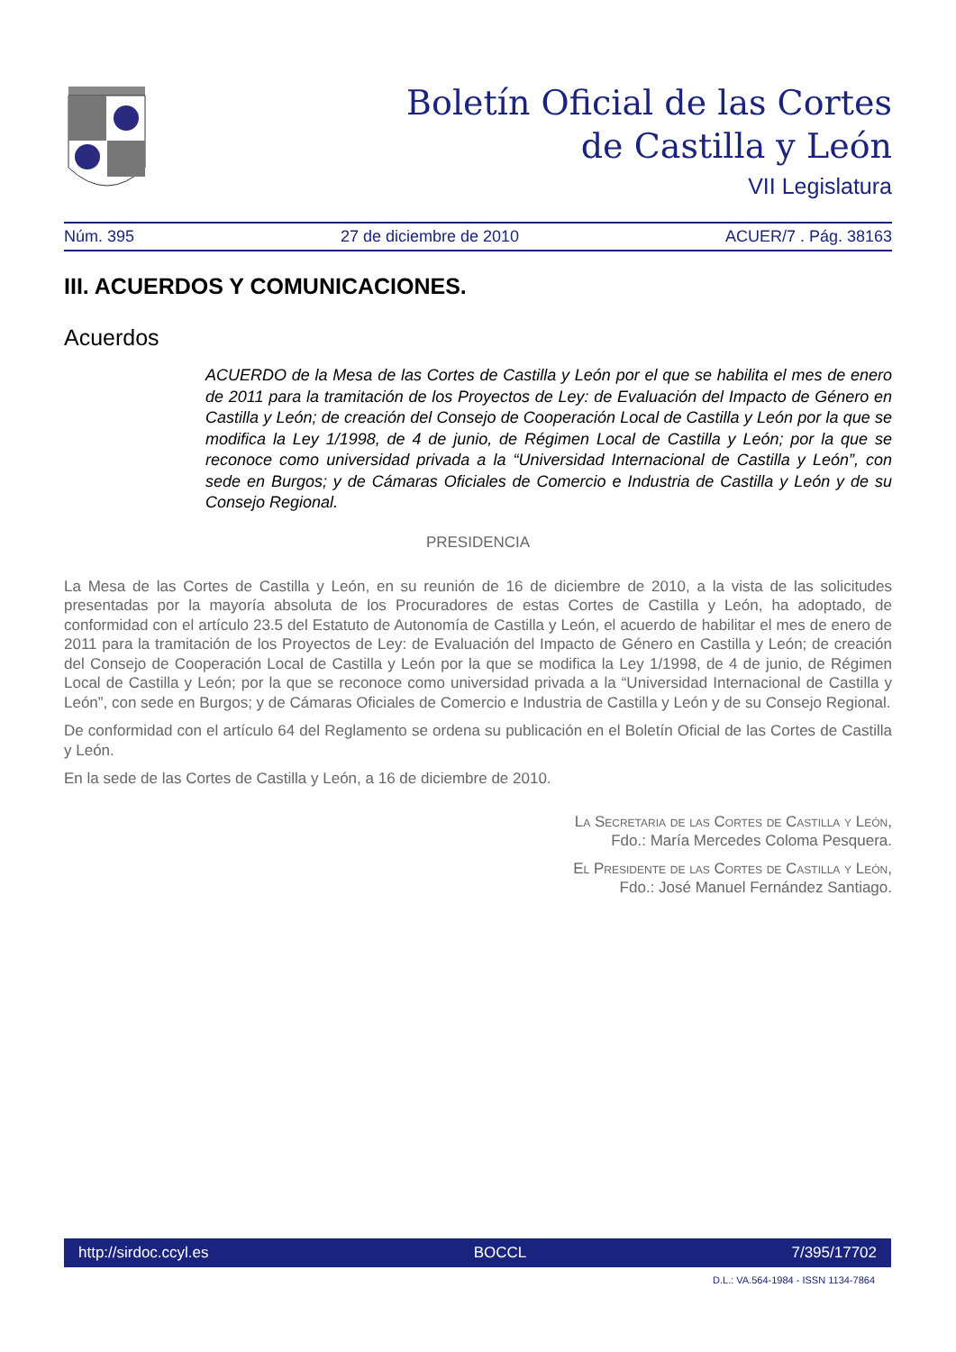Boletín Oficial de las Cortes
de Castilla y León
VII Legislatura
Núm. 395 27 de diciembre de 2010 ACUER/7 . Pág. 38163
III. ACUERDOS Y COMUNICACIONES.
Acuerdos
ACUERDO de la Mesa de las Cortes de Castilla y León por el que se habilita el mes de enero de 2011 para la tramitación de los Proyectos de Ley: de Evaluación del Impacto de Género en Castilla y León; de creación del Consejo de Cooperación Local de Castilla y León por la que se modifica la Ley 1/1998, de 4 de junio, de Régimen Local de Castilla y León; por la que se reconoce como universidad privada a la “Universidad Internacional de Castilla y León”, con sede en Burgos; y de Cámaras Oficiales de Comercio e Industria de Castilla y León y de su Consejo Regional.
PRESIDENCIA
La Mesa de las Cortes de Castilla y León, en su reunión de 16 de diciembre de 2010, a la vista de las solicitudes presentadas por la mayoría absoluta de los Procuradores de estas Cortes de Castilla y León, ha adoptado, de conformidad con el artículo 23.5 del Estatuto de Autonomía de Castilla y León, el acuerdo de habilitar el mes de enero de 2011 para la tramitación de los Proyectos de Ley: de Evaluación del Impacto de Género en Castilla y León; de creación del Consejo de Cooperación Local de Castilla y León por la que se modifica la Ley 1/1998, de 4 de junio, de Régimen Local de Castilla y León; por la que se reconoce como universidad privada a la “Universidad Internacional de Castilla y León”, con sede en Burgos; y de Cámaras Oficiales de Comercio e Industria de Castilla y León y de su Consejo Regional.
De conformidad con el artículo 64 del Reglamento se ordena su publicación en el Boletín Oficial de las Cortes de Castilla y León.
En la sede de las Cortes de Castilla y León, a 16 de diciembre de 2010.
La Secretaria de las Cortes de Castilla y León,
Fdo.: María Mercedes Coloma Pesquera.
El Presidente de las Cortes de Castilla y León,
Fdo.: José Manuel Fernández Santiago.
http://sirdoc.ccyl.es BOCCL 7/395/17702
D.L.: VA.564-1984 - ISSN 1134-7864